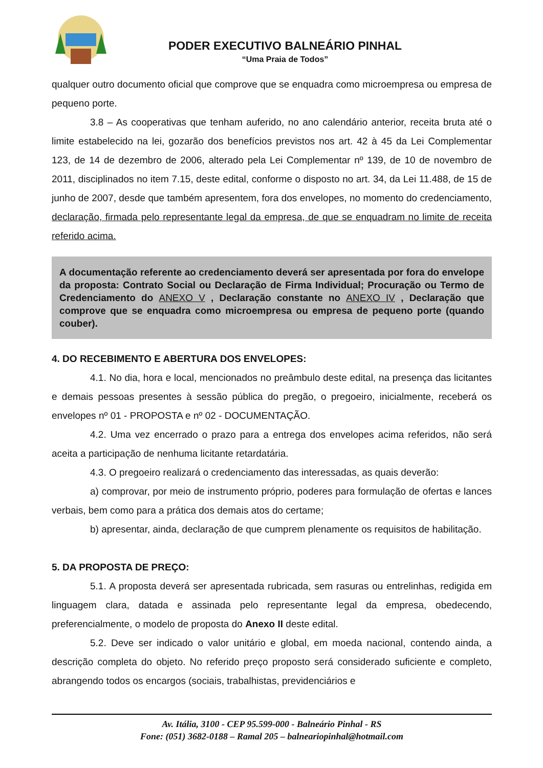PODER EXECUTIVO BALNEÁRIO PINHAL
“Uma Praia de Todos”
qualquer outro documento oficial que comprove que se enquadra como microempresa ou empresa de pequeno porte.
3.8 – As cooperativas que tenham auferido, no ano calendário anterior, receita bruta até o limite estabelecido na lei, gozarão dos benefícios previstos nos art. 42 à 45 da Lei Complementar 123, de 14 de dezembro de 2006, alterado pela Lei Complementar nº 139, de 10 de novembro de 2011, disciplinados no item 7.15, deste edital, conforme o disposto no art. 34, da Lei 11.488, de 15 de junho de 2007, desde que também apresentem, fora dos envelopes, no momento do credenciamento, declaração, firmada pelo representante legal da empresa, de que se enquadram no limite de receita referido acima.
A documentação referente ao credenciamento deverá ser apresentada por fora do envelope da proposta: Contrato Social ou Declaração de Firma Individual; Procuração ou Termo de Credenciamento do ANEXO V , Declaração constante no ANEXO IV , Declaração que comprove que se enquadra como microempresa ou empresa de pequeno porte (quando couber).
4. DO RECEBIMENTO E ABERTURA DOS ENVELOPES:
4.1. No dia, hora e local, mencionados no preâmbulo deste edital, na presença das licitantes e demais pessoas presentes à sessão pública do pregão, o pregoeiro, inicialmente, receberá os envelopes nº 01 - PROPOSTA e nº 02 - DOCUMENTAÇÃO.
4.2. Uma vez encerrado o prazo para a entrega dos envelopes acima referidos, não será aceita a participação de nenhuma licitante retardatária.
4.3. O pregoeiro realizará o credenciamento das interessadas, as quais deverão:
a) comprovar, por meio de instrumento próprio, poderes para formulação de ofertas e lances verbais, bem como para a prática dos demais atos do certame;
b) apresentar, ainda, declaração de que cumprem plenamente os requisitos de habilitação.
5. DA PROPOSTA DE PREÇO:
5.1. A proposta deverá ser apresentada rubricada, sem rasuras ou entrelinhas, redigida em linguagem clara, datada e assinada pelo representante legal da empresa, obedecendo, preferencialmente, o modelo de proposta do Anexo II deste edital.
5.2. Deve ser indicado o valor unitário e global, em moeda nacional, contendo ainda, a descrição completa do objeto. No referido preço proposto será considerado suficiente e completo, abrangendo todos os encargos (sociais, trabalhistas, previdenciários e
Av. Itália, 3100 - CEP 95.599-000 - Balneário Pinhal - RS
Fone: (051) 3682-0188 – Ramal 205 – balneariopinhal@hotmail.com